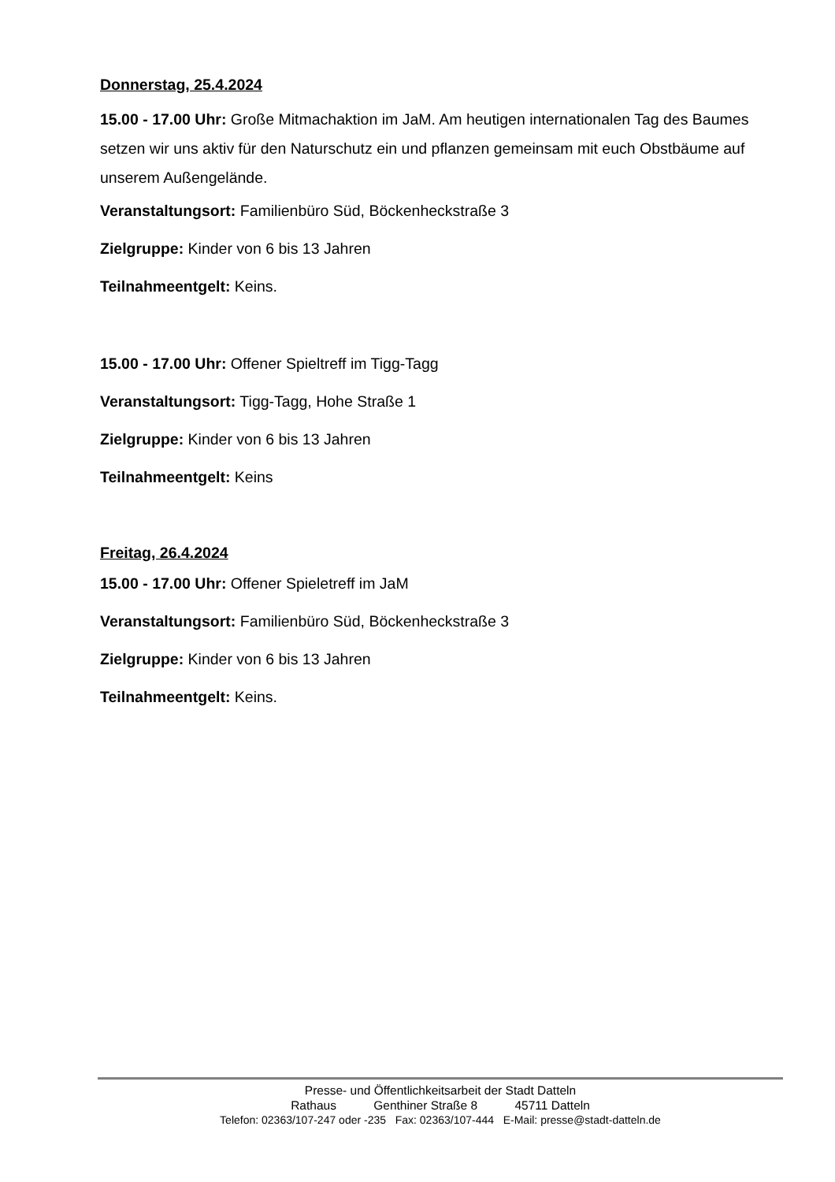Donnerstag, 25.4.2024
15.00 - 17.00 Uhr: Große Mitmachaktion im JaM. Am heutigen internationalen Tag des Baumes setzen wir uns aktiv für den Naturschutz ein und pflanzen gemeinsam mit euch Obstbäume auf unserem Außengelände.
Veranstaltungsort: Familienbüro Süd, Böckenheckstraße 3
Zielgruppe: Kinder von 6 bis 13 Jahren
Teilnahmeentgelt: Keins.
15.00 - 17.00 Uhr: Offener Spieltreff im Tigg-Tagg
Veranstaltungsort: Tigg-Tagg, Hohe Straße 1
Zielgruppe: Kinder von 6 bis 13 Jahren
Teilnahmeentgelt: Keins
Freitag, 26.4.2024
15.00 - 17.00 Uhr: Offener Spieletreff im JaM
Veranstaltungsort: Familienbüro Süd, Böckenheckstraße 3
Zielgruppe: Kinder von 6 bis 13 Jahren
Teilnahmeentgelt: Keins.
Presse- und Öffentlichkeitsarbeit der Stadt Datteln
Rathaus Genthiner Straße 8 45711 Datteln
Telefon: 02363/107-247 oder -235 Fax: 02363/107-444 E-Mail: presse@stadt-datteln.de